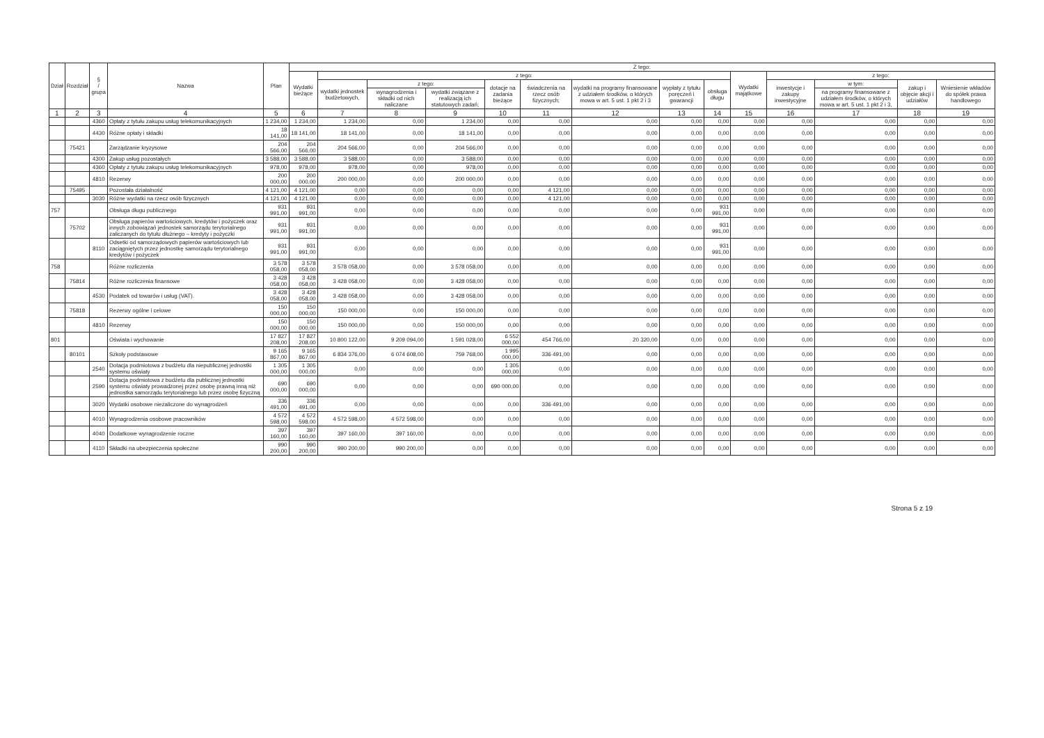| Dział | Rozdział | § / grupa | Nazwa | Plan | Z tego: | | | | | | | | | | | | | |
| --- | --- | --- | --- | --- | --- | --- | --- | --- | --- | --- | --- | --- | --- | --- | --- | --- | --- | --- |
| | | | | | Wydatki bieżące | z tego: | | | | | | | | Wydatki majątkowe | z tego: | | | |
| | | | | | | wydatki jednostek budżetowych, | z tego: | | dotacje na zadania bieżące | świadczenia na rzecz osób fizycznych; | wydatki na programy finansowane z udziałem środków, o których mowa w art. 5 ust. 1 pkt 2 i 3 | wypłaty z tytułu poręczeń i gwarancji | obsługa długu | | inwestycje i zakupy inwestycyjne | w tym: | zakup i objęcie akcji i udziałów | Wniesienie wkładów do spółek prawa handlowego |
| | | | | | | | wynagrodzenia i składki od nich naliczane | wydatki związane z realizacją ich statutowych zadań; | | | | | | | | na programy finansowane z udziałem środków, o których mowa w art. 5 ust. 1 pkt 2 i 3, | | |
| 1 | 2 | 3 | 4 | 5 | 6 | 7 | 8 | 9 | 10 | 11 | 12 | 13 | 14 | 15 | 16 | 17 | 18 | 19 |
| | | 4360 | Opłaty z tytułu zakupu usług telekomunikacyjnych | 1 234,00 | 1 234,00 | 1 234,00 | 0,00 | 1 234,00 | 0,00 | 0,00 | 0,00 | 0,00 | 0,00 | 0,00 | 0,00 | 0,00 | 0,00 | 0,00 |
| | | 4430 | Różne opłaty i składki | 18 141,00 | 18 141,00 | 18 141,00 | 0,00 | 18 141,00 | 0,00 | 0,00 | 0,00 | 0,00 | 0,00 | 0,00 | 0,00 | 0,00 | 0,00 | 0,00 |
| | 75421 | | Zarządzanie kryzysowe | 204 566,00 | 204 566,00 | 204 566,00 | 0,00 | 204 566,00 | 0,00 | 0,00 | 0,00 | 0,00 | 0,00 | 0,00 | 0,00 | 0,00 | 0,00 | 0,00 |
| | | 4300 | Zakup usług pozostałych | 3 588,00 | 3 588,00 | 3 588,00 | 0,00 | 3 588,00 | 0,00 | 0,00 | 0,00 | 0,00 | 0,00 | 0,00 | 0,00 | 0,00 | 0,00 | 0,00 |
| | | 4360 | Opłaty z tytułu zakupu usług telekomunikacyjnych | 978,00 | 978,00 | 978,00 | 0,00 | 978,00 | 0,00 | 0,00 | 0,00 | 0,00 | 0,00 | 0,00 | 0,00 | 0,00 | 0,00 | 0,00 |
| | | 4810 | Rezerwy | 200 000,00 | 200 000,00 | 200 000,00 | 0,00 | 200 000,00 | 0,00 | 0,00 | 0,00 | 0,00 | 0,00 | 0,00 | 0,00 | 0,00 | 0,00 | 0,00 |
| | 75495 | | Pozostała działalność | 4 121,00 | 4 121,00 | 0,00 | 0,00 | 0,00 | 0,00 | 4 121,00 | 0,00 | 0,00 | 0,00 | 0,00 | 0,00 | 0,00 | 0,00 | 0,00 |
| | | 3030 | Różne wydatki na rzecz osób fizycznych | 4 121,00 | 4 121,00 | 0,00 | 0,00 | 0,00 | 0,00 | 4 121,00 | 0,00 | 0,00 | 0,00 | 0,00 | 0,00 | 0,00 | 0,00 | 0,00 |
| 757 | | | Obsługa długu publicznego | 931 991,00 | 931 991,00 | 0,00 | 0,00 | 0,00 | 0,00 | 0,00 | 0,00 | 0,00 | 931 991,00 | 0,00 | 0,00 | 0,00 | 0,00 | 0,00 |
| | 75702 | | Obsługa papierów wartościowych, kredytów i pożyczek oraz innych zobowiązań jednostek samorządu terytorialnego zaliczanych do tytułu dłużnego – kredyty i pożyczki | 931 991,00 | 931 991,00 | 0,00 | 0,00 | 0,00 | 0,00 | 0,00 | 0,00 | 0,00 | 931 991,00 | 0,00 | 0,00 | 0,00 | 0,00 | 0,00 |
| | | 8110 | Odsetki od samorządowych papierów wartościowych lub zaciągniętych przez jednostkę samorządu terytorialnego kredytów i pożyczek | 931 991,00 | 931 991,00 | 0,00 | 0,00 | 0,00 | 0,00 | 0,00 | 0,00 | 0,00 | 931 991,00 | 0,00 | 0,00 | 0,00 | 0,00 | 0,00 |
| 758 | | | Różne rozliczenia | 3 578 058,00 | 3 578 058,00 | 3 578 058,00 | 0,00 | 3 578 058,00 | 0,00 | 0,00 | 0,00 | 0,00 | 0,00 | 0,00 | 0,00 | 0,00 | 0,00 | 0,00 |
| | 75814 | | Różne rozliczenia finansowe | 3 428 058,00 | 3 428 058,00 | 3 428 058,00 | 0,00 | 3 428 058,00 | 0,00 | 0,00 | 0,00 | 0,00 | 0,00 | 0,00 | 0,00 | 0,00 | 0,00 | 0,00 |
| | | 4530 | Podatek od towarów i usług (VAT). | 3 428 058,00 | 3 428 058,00 | 3 428 058,00 | 0,00 | 3 428 058,00 | 0,00 | 0,00 | 0,00 | 0,00 | 0,00 | 0,00 | 0,00 | 0,00 | 0,00 | 0,00 |
| | 75818 | | Rezerwy ogólne i celowe | 150 000,00 | 150 000,00 | 150 000,00 | 0,00 | 150 000,00 | 0,00 | 0,00 | 0,00 | 0,00 | 0,00 | 0,00 | 0,00 | 0,00 | 0,00 | 0,00 |
| | | 4810 | Rezerwy | 150 000,00 | 150 000,00 | 150 000,00 | 0,00 | 150 000,00 | 0,00 | 0,00 | 0,00 | 0,00 | 0,00 | 0,00 | 0,00 | 0,00 | 0,00 | 0,00 |
| 801 | | | Oświata i wychowanie | 17 827 208,00 | 17 827 208,00 | 10 800 122,00 | 9 209 094,00 | 1 591 028,00 | 6 552 000,00 | 454 766,00 | 20 320,00 | 0,00 | 0,00 | 0,00 | 0,00 | 0,00 | 0,00 | 0,00 |
| | 80101 | | Szkoły podstawowe | 9 165 867,00 | 9 165 867,00 | 6 834 376,00 | 6 074 608,00 | 759 768,00 | 1 995 000,00 | 336 491,00 | 0,00 | 0,00 | 0,00 | 0,00 | 0,00 | 0,00 | 0,00 | 0,00 |
| | | 2540 | Dotacja podmiotowa z budżetu dla niepublicznej jednostki systemu oświaty | 1 305 000,00 | 1 305 000,00 | 0,00 | 0,00 | 0,00 | 1 305 000,00 | 0,00 | 0,00 | 0,00 | 0,00 | 0,00 | 0,00 | 0,00 | 0,00 | 0,00 |
| | | 2590 | Dotacja podmiotowa z budżetu dla publicznej jednostki systemu oświaty prowadzonej przez osobę prawną inną niż jednostka samorządu terytorialnego lub przez osobę fizyczną | 690 000,00 | 690 000,00 | 0,00 | 0,00 | 0,00 | 690 000,00 | 0,00 | 0,00 | 0,00 | 0,00 | 0,00 | 0,00 | 0,00 | 0,00 | 0,00 |
| | | 3020 | Wydatki osobowe niezaliczone do wynagrodzeń | 336 491,00 | 336 491,00 | 0,00 | 0,00 | 0,00 | 0,00 | 336 491,00 | 0,00 | 0,00 | 0,00 | 0,00 | 0,00 | 0,00 | 0,00 | 0,00 |
| | | 4010 | Wynagrodzenia osobowe pracowników | 4 572 598,00 | 4 572 598,00 | 4 572 598,00 | 4 572 598,00 | 0,00 | 0,00 | 0,00 | 0,00 | 0,00 | 0,00 | 0,00 | 0,00 | 0,00 | 0,00 | 0,00 |
| | | 4040 | Dodatkowe wynagrodzenie roczne | 397 160,00 | 397 160,00 | 397 160,00 | 397 160,00 | 0,00 | 0,00 | 0,00 | 0,00 | 0,00 | 0,00 | 0,00 | 0,00 | 0,00 | 0,00 | 0,00 |
| | | 4110 | Składki na ubezpieczenia społeczne | 990 200,00 | 990 200,00 | 990 200,00 | 990 200,00 | 0,00 | 0,00 | 0,00 | 0,00 | 0,00 | 0,00 | 0,00 | 0,00 | 0,00 | 0,00 | 0,00 |
Strona 5 z 19